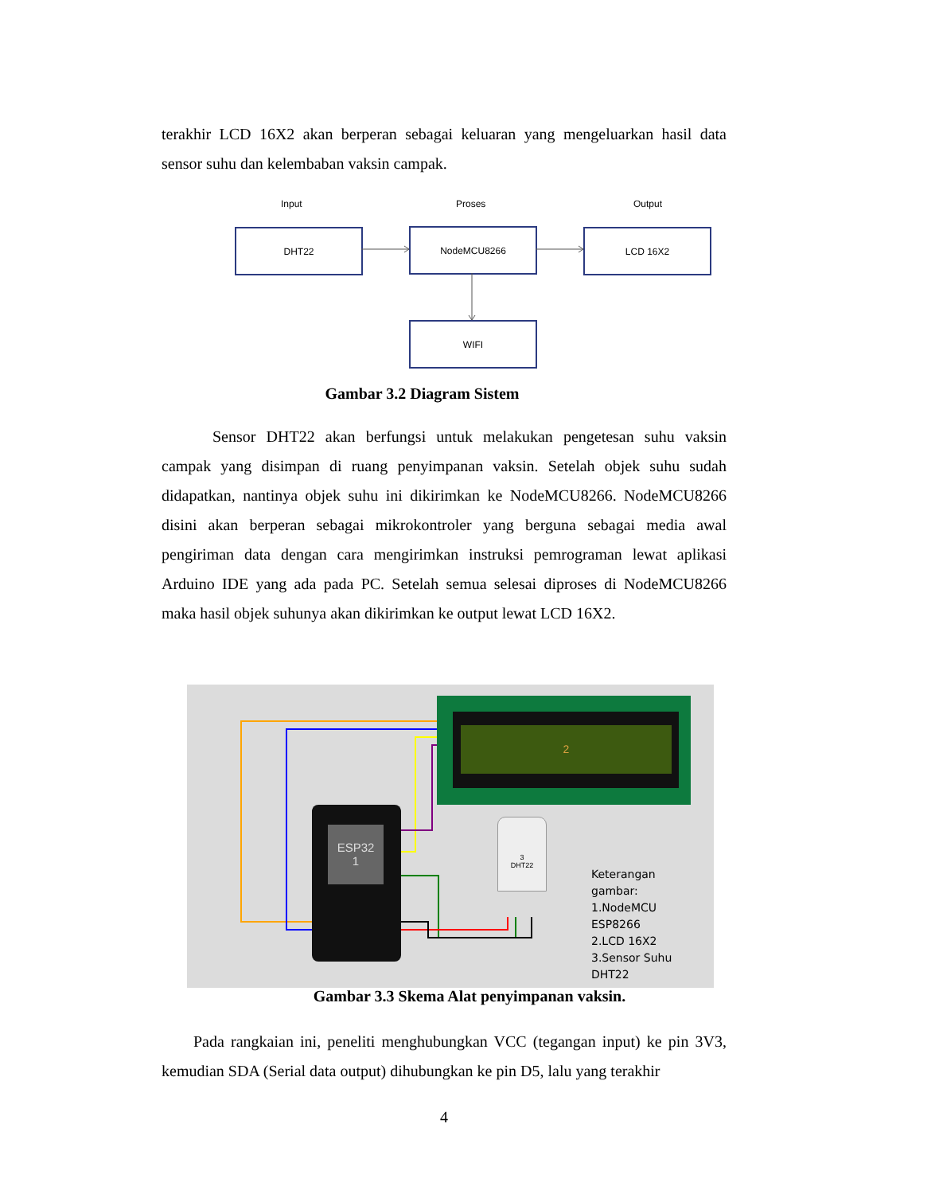terakhir LCD 16X2 akan berperan sebagai keluaran yang mengeluarkan hasil data sensor suhu dan kelembaban vaksin campak.
Input Proses Output
DHT22 NodeMCU8266 LCD 16X2
WIFI
Gambar 3.2 Diagram Sistem
Sensor DHT22 akan berfungsi untuk melakukan pengetesan suhu vaksin campak yang disimpan di ruang penyimpanan vaksin. Setelah objek suhu sudah didapatkan, nantinya objek suhu ini dikirimkan ke NodeMCU8266. NodeMCU8266 disini akan berperan sebagai mikrokontroler yang berguna sebagai media awal pengiriman data dengan cara mengirimkan instruksi pemrograman lewat aplikasi Arduino IDE yang ada pada PC. Setelah semua selesai diproses di NodeMCU8266 maka hasil objek suhunya akan dikirimkan ke output lewat LCD 16X2.
2
ESP32
1
3
DHT22
Keterangan
gambar:
1.NodeMCU
ESP8266
2.LCD 16X2
3.Sensor Suhu
DHT22
Gambar 3.3 Skema Alat penyimpanan vaksin.
Pada rangkaian ini, peneliti menghubungkan VCC (tegangan input) ke pin 3V3, kemudian SDA (Serial data output) dihubungkan ke pin D5, lalu yang terakhir
4